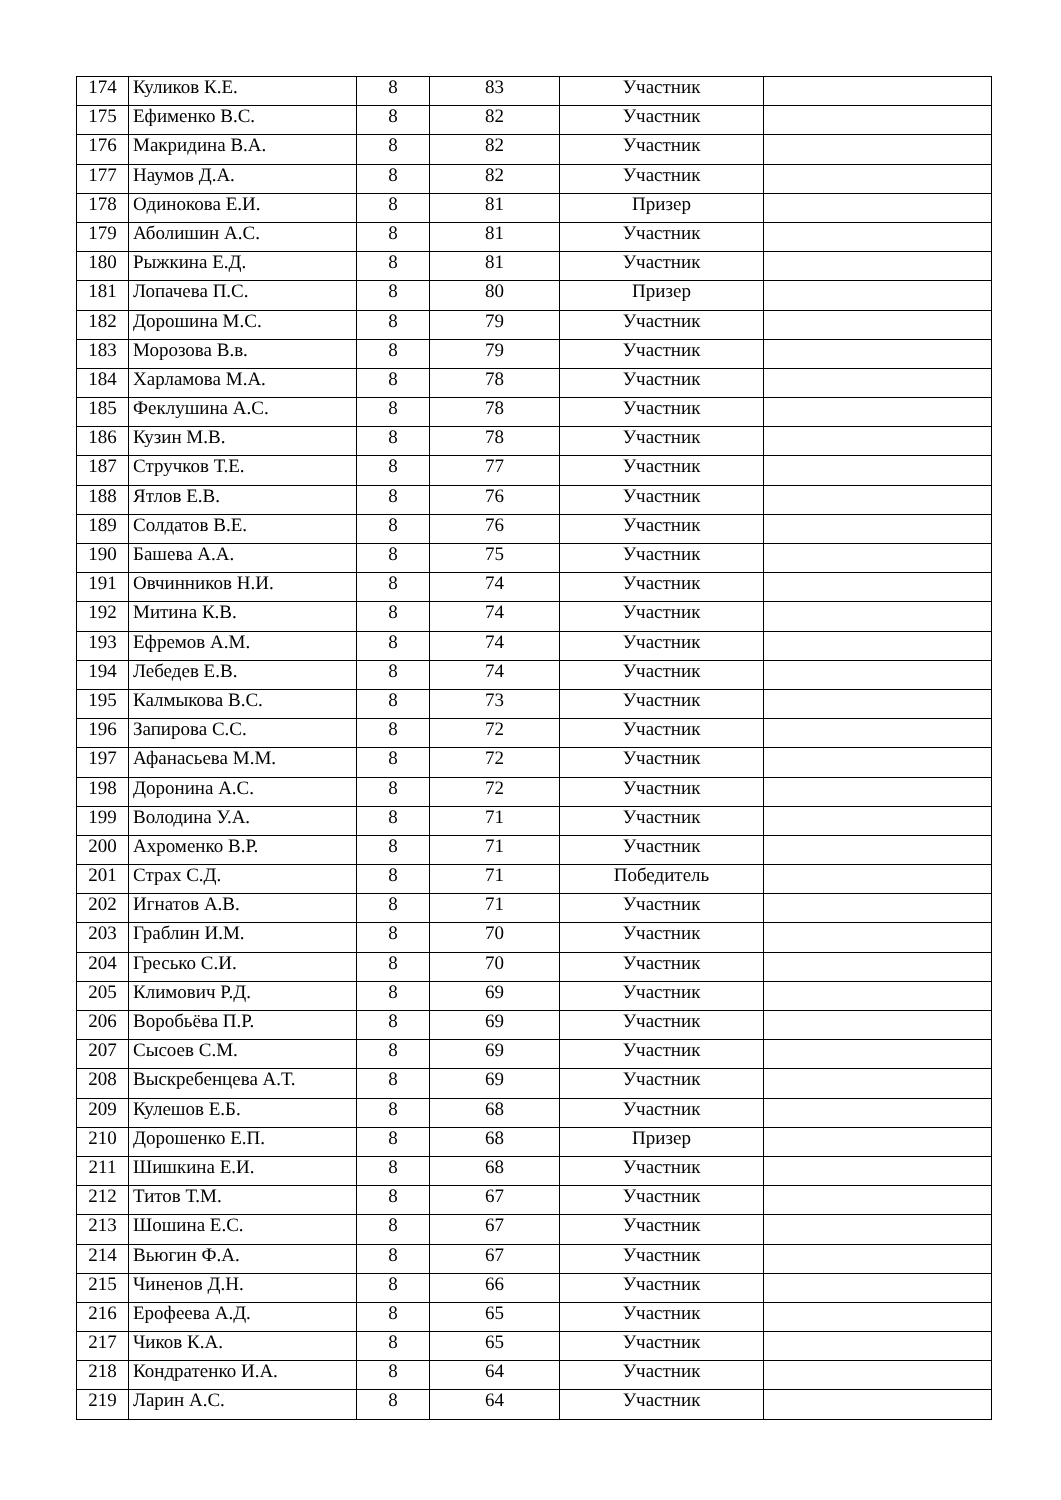| 174 | Куликов К.Е. | 8 | 83 | Участник | |
| 175 | Ефименко В.С. | 8 | 82 | Участник | |
| 176 | Макридина В.А. | 8 | 82 | Участник | |
| 177 | Наумов Д.А. | 8 | 82 | Участник | |
| 178 | Одинокова Е.И. | 8 | 81 | Призер | |
| 179 | Аболишин А.С. | 8 | 81 | Участник | |
| 180 | Рыжкина Е.Д. | 8 | 81 | Участник | |
| 181 | Лопачева П.С. | 8 | 80 | Призер | |
| 182 | Дорошина М.С. | 8 | 79 | Участник | |
| 183 | Морозова В.в. | 8 | 79 | Участник | |
| 184 | Харламова М.А. | 8 | 78 | Участник | |
| 185 | Феклушина А.С. | 8 | 78 | Участник | |
| 186 | Кузин М.В. | 8 | 78 | Участник | |
| 187 | Стручков Т.Е. | 8 | 77 | Участник | |
| 188 | Ятлов Е.В. | 8 | 76 | Участник | |
| 189 | Солдатов В.Е. | 8 | 76 | Участник | |
| 190 | Башева А.А. | 8 | 75 | Участник | |
| 191 | Овчинников Н.И. | 8 | 74 | Участник | |
| 192 | Митина К.В. | 8 | 74 | Участник | |
| 193 | Ефремов А.М. | 8 | 74 | Участник | |
| 194 | Лебедев Е.В. | 8 | 74 | Участник | |
| 195 | Калмыкова В.С. | 8 | 73 | Участник | |
| 196 | Запирова С.С. | 8 | 72 | Участник | |
| 197 | Афанасьева М.М. | 8 | 72 | Участник | |
| 198 | Доронина А.С. | 8 | 72 | Участник | |
| 199 | Володина У.А. | 8 | 71 | Участник | |
| 200 | Ахроменко В.Р. | 8 | 71 | Участник | |
| 201 | Страх С.Д. | 8 | 71 | Победитель | |
| 202 | Игнатов А.В. | 8 | 71 | Участник | |
| 203 | Граблин И.М. | 8 | 70 | Участник | |
| 204 | Гресько С.И. | 8 | 70 | Участник | |
| 205 | Климович Р.Д. | 8 | 69 | Участник | |
| 206 | Воробьёва П.Р. | 8 | 69 | Участник | |
| 207 | Сысоев С.М. | 8 | 69 | Участник | |
| 208 | Выскребенцева А.Т. | 8 | 69 | Участник | |
| 209 | Кулешов Е.Б. | 8 | 68 | Участник | |
| 210 | Дорошенко Е.П. | 8 | 68 | Призер | |
| 211 | Шишкина Е.И. | 8 | 68 | Участник | |
| 212 | Титов Т.М. | 8 | 67 | Участник | |
| 213 | Шошина Е.С. | 8 | 67 | Участник | |
| 214 | Вьюгин Ф.А. | 8 | 67 | Участник | |
| 215 | Чиненов Д.Н. | 8 | 66 | Участник | |
| 216 | Ерофеева А.Д. | 8 | 65 | Участник | |
| 217 | Чиков К.А. | 8 | 65 | Участник | |
| 218 | Кондратенко И.А. | 8 | 64 | Участник | |
| 219 | Ларин А.С. | 8 | 64 | Участник | |